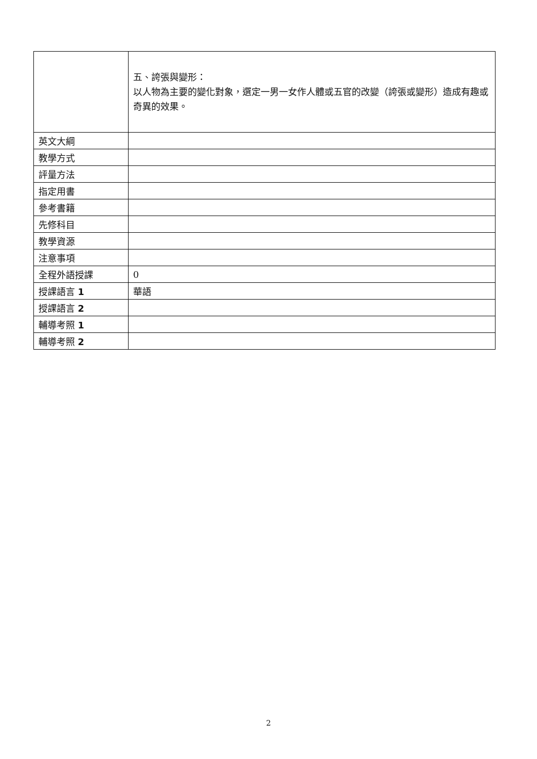| | 五、誇張與變形： 以人物為主要的變化對象，選定一男一女作人體或五官的改變（誇張或變形）造成有趣或奇異的效果。 |
| 英文大綱 | |
| 教學方式 | |
| 評量方法 | |
| 指定用書 | |
| 參考書籍 | |
| 先修科目 | |
| 教學資源 | |
| 注意事項 | |
| 全程外語授課 | 0 |
| 授課語言 1 | 華語 |
| 授課語言 2 | |
| 輔導考照 1 | |
| 輔導考照 2 | |
2